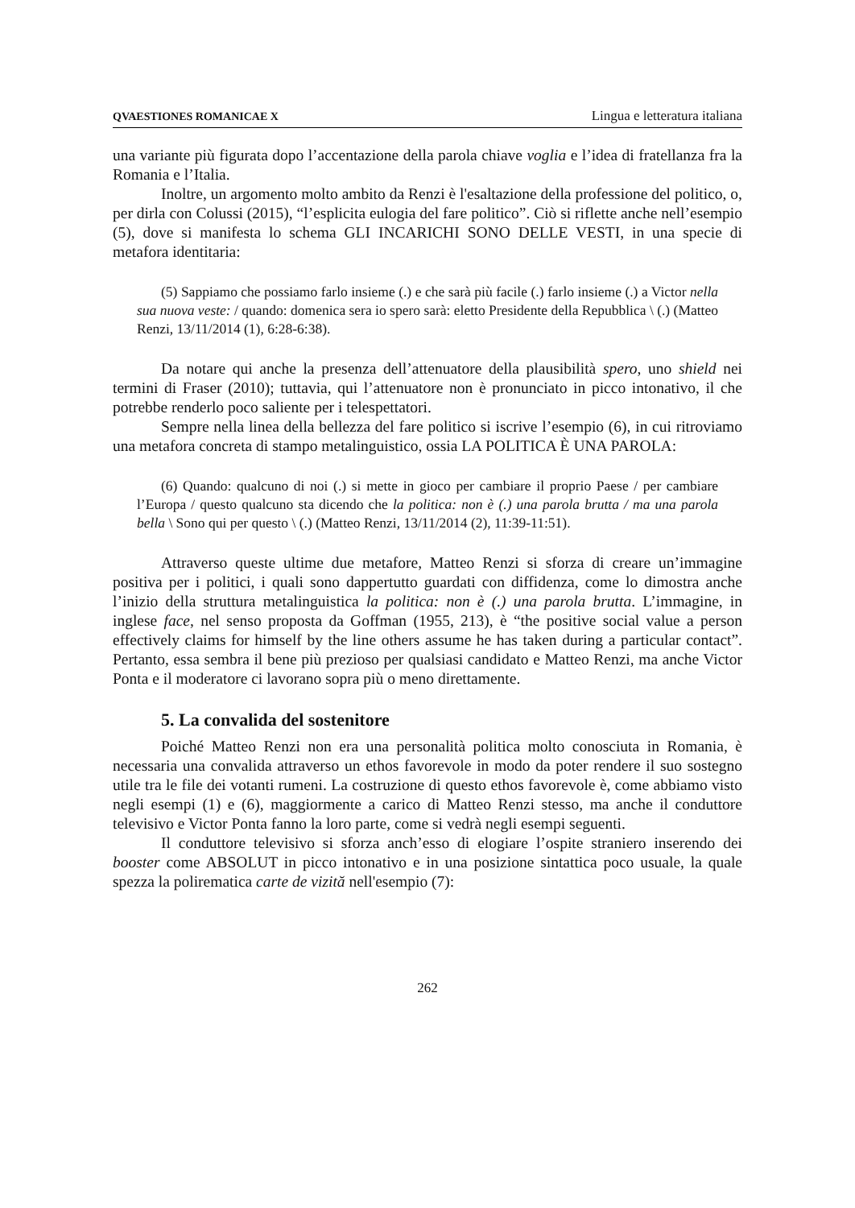QVAESTIONES ROMANICAE X Lingua e letteratura italiana
una variante più figurata dopo l’accentazione della parola chiave voglia e l’idea di fratellanza fra la Romania e l’Italia.
Inoltre, un argomento molto ambito da Renzi è l'esaltazione della professione del politico, o, per dirla con Colussi (2015), “l’esplicita eulogia del fare politico”. Ciò si riflette anche nell’esempio (5), dove si manifesta lo schema GLI INCARICHI SONO DELLE VESTI, in una specie di metafora identitaria:
(5) Sappiamo che possiamo farlo insieme (.) e che sarà più facile (.) farlo insieme (.) a Victor nella sua nuova veste: / quando: domenica sera io spero sarà: eletto Presidente della Repubblica \ (.) (Matteo Renzi, 13/11/2014 (1), 6:28-6:38).
Da notare qui anche la presenza dell’attenuatore della plausibilità spero, uno shield nei termini di Fraser (2010); tuttavia, qui l’attenuatore non è pronunciato in picco intonativo, il che potrebbe renderlo poco saliente per i telespettatori.
Sempre nella linea della bellezza del fare politico si iscrive l’esempio (6), in cui ritroviamo una metafora concreta di stampo metalinguistico, ossia LA POLITICA È UNA PAROLA:
(6) Quando: qualcuno di noi (.) si mette in gioco per cambiare il proprio Paese / per cambiare l’Europa / questo qualcuno sta dicendo che la politica: non è (.) una parola brutta / ma una parola bella \ Sono qui per questo \ (.) (Matteo Renzi, 13/11/2014 (2), 11:39-11:51).
Attraverso queste ultime due metafore, Matteo Renzi si sforza di creare un’immagine positiva per i politici, i quali sono dappertutto guardati con diffidenza, come lo dimostra anche l’inizio della struttura metalinguistica la politica: non è (.) una parola brutta. L’immagine, in inglese face, nel senso proposta da Goffman (1955, 213), è “the positive social value a person effectively claims for himself by the line others assume he has taken during a particular contact”. Pertanto, essa sembra il bene più prezioso per qualsiasi candidato e Matteo Renzi, ma anche Victor Ponta e il moderatore ci lavorano sopra più o meno direttamente.
5. La convalida del sostenitore
Poiché Matteo Renzi non era una personalità politica molto conosciuta in Romania, è necessaria una convalida attraverso un ethos favorevole in modo da poter rendere il suo sostegno utile tra le file dei votanti rumeni. La costruzione di questo ethos favorevole è, come abbiamo visto negli esempi (1) e (6), maggiormente a carico di Matteo Renzi stesso, ma anche il conduttore televisivo e Victor Ponta fanno la loro parte, come si vedrà negli esempi seguenti.
Il conduttore televisivo si sforza anch’esso di elogiare l’ospite straniero inserendo dei booster come ABSOLUT in picco intonativo e in una posizione sintattica poco usuale, la quale spezza la polirematica carte de vizită nell'esempio (7):
262